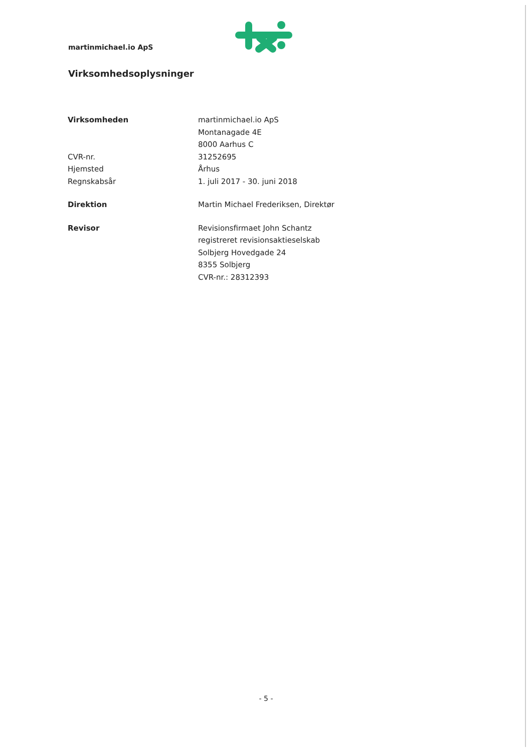martinmichael.io ApS
Virksomhedsoplysninger
Virksomheden martinmichael.io ApS
Montanagade 4E
8000 Aarhus C
CVR-nr. 31252695
Hjemsted Århus
Regnskabsår 1. juli 2017 - 30. juni 2018
Direktion Martin Michael Frederiksen, Direktør
Revisor Revisionsfirmaet John Schantz
registreret revisionsaktieselskab
Solbjerg Hovedgade 24
8355 Solbjerg
CVR-nr.: 28312393
- 5 -